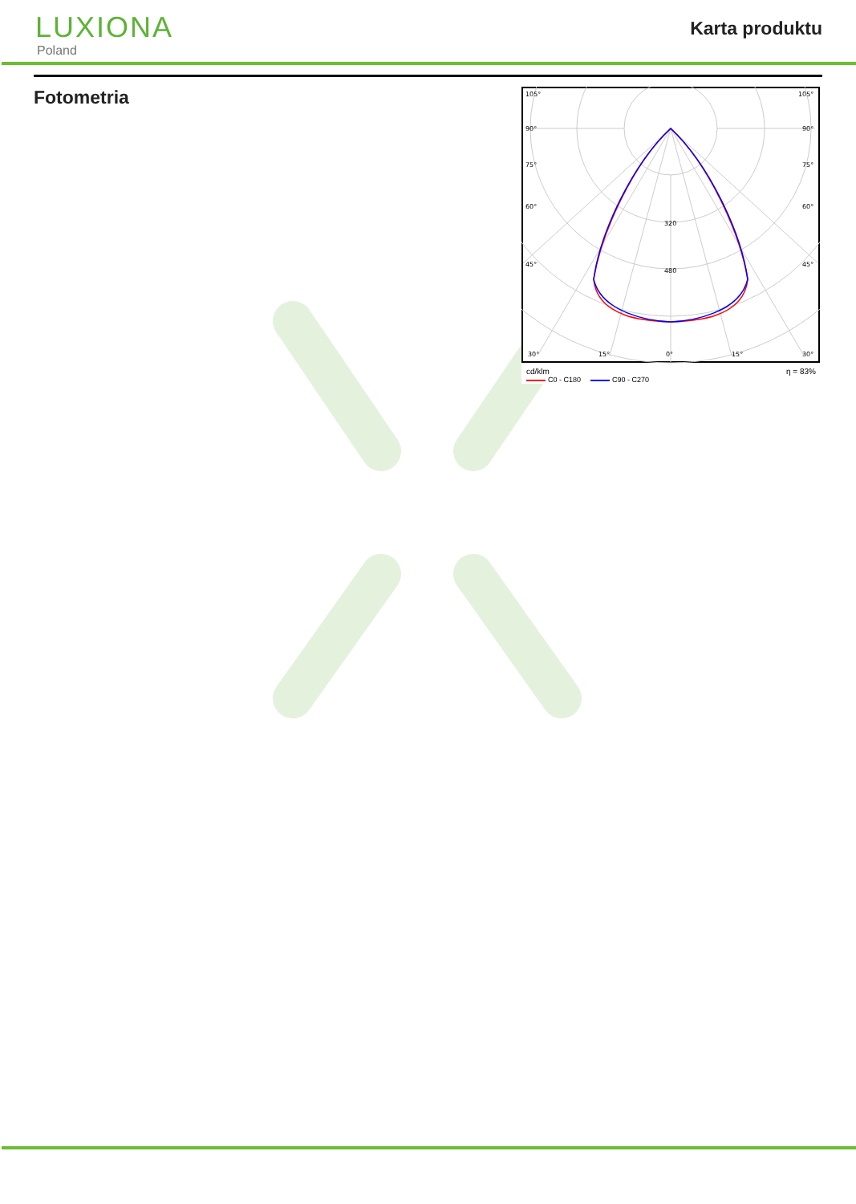LUXIONA
Poland
Karta produktu
Fotometria
105°
105°
90°
90°
75°
75°
60°
60°
45°
45°
30°
15°
0°
15°
30°
320
480
cd/klm η = 83%
C0 - C180 C90 - C270